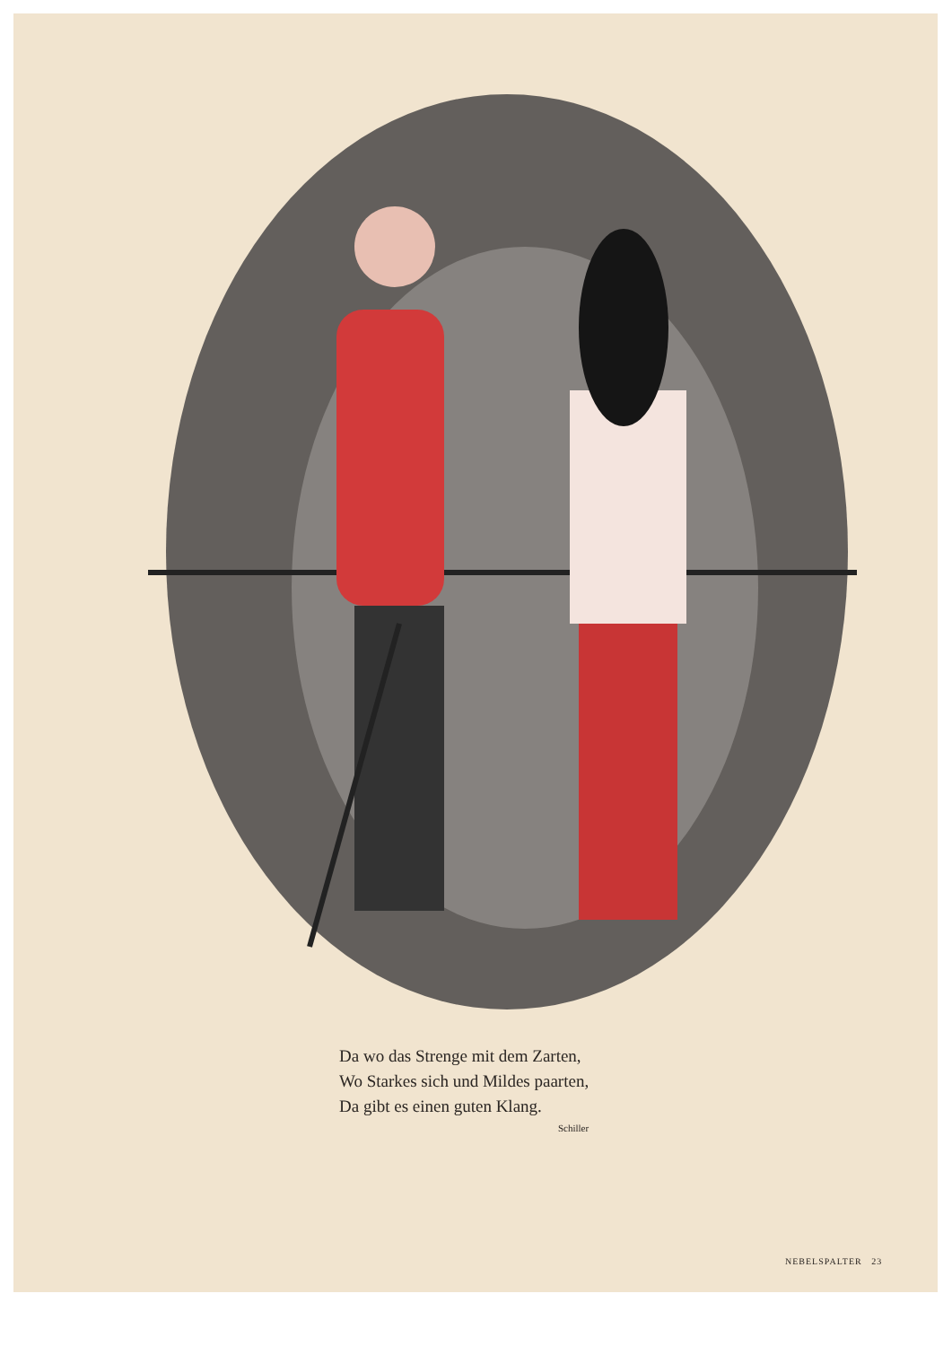Da wo das Strenge mit dem Zarten,
Wo Starkes sich und Mildes paarten,
Da gibt es einen guten Klang.
Schiller
NEBELSPALTER 23